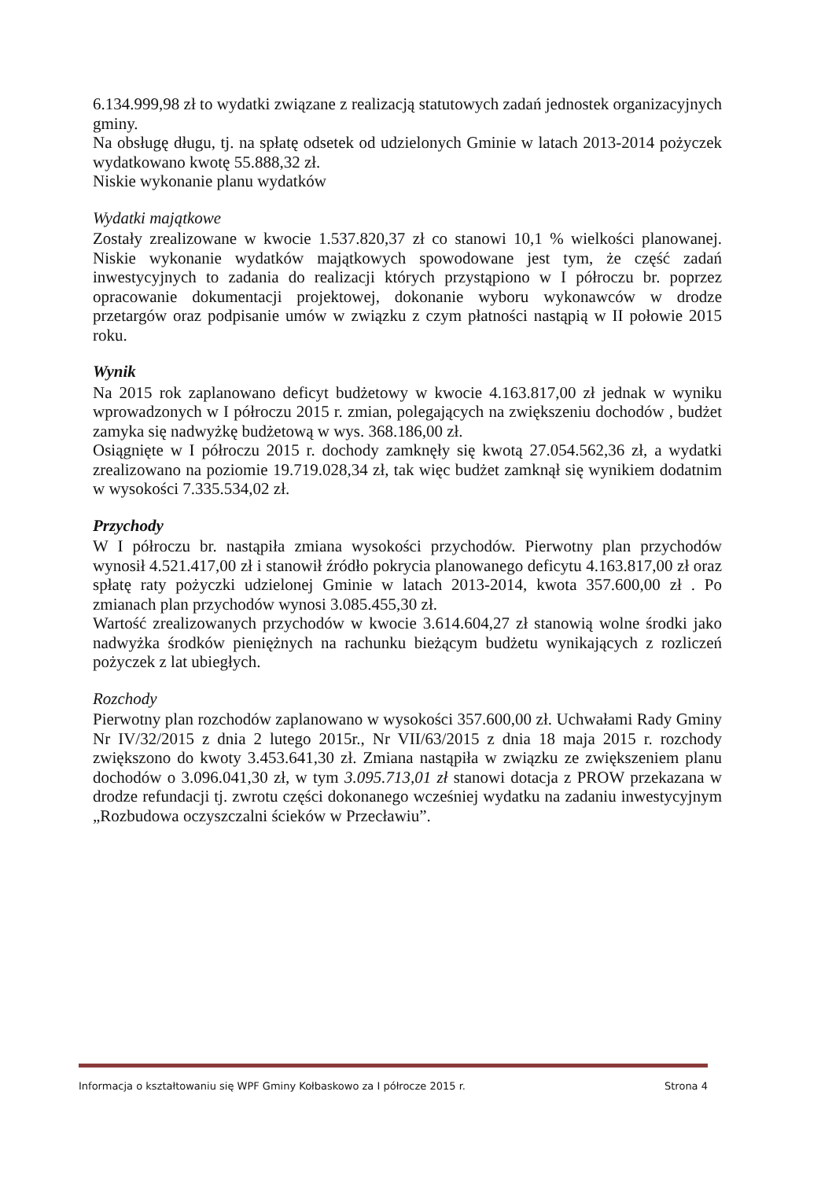6.134.999,98 zł to wydatki związane z realizacją statutowych zadań jednostek organizacyjnych gminy.
Na obsługę długu, tj. na spłatę odsetek od udzielonych Gminie w latach 2013-2014 pożyczek wydatkowano kwotę 55.888,32 zł.
Niskie wykonanie planu wydatków
Wydatki majątkowe
Zostały zrealizowane w kwocie 1.537.820,37 zł co stanowi 10,1 % wielkości planowanej. Niskie wykonanie wydatków majątkowych spowodowane jest tym, że część zadań inwestycyjnych to zadania do realizacji których przystąpiono w I półroczu br. poprzez opracowanie dokumentacji projektowej, dokonanie wyboru wykonawców w drodze przetargów oraz podpisanie umów w związku z czym płatności nastąpią w II połowie 2015 roku.
Wynik
Na 2015 rok zaplanowano deficyt budżetowy w kwocie 4.163.817,00 zł jednak w wyniku wprowadzonych w I półroczu 2015 r. zmian, polegających na zwiększeniu dochodów , budżet zamyka się nadwyżkę budżetową w wys. 368.186,00 zł.
Osiągnięte w I półroczu 2015 r. dochody zamknęły się kwotą 27.054.562,36 zł, a wydatki zrealizowano na poziomie 19.719.028,34 zł, tak więc budżet zamknął się wynikiem dodatnim w wysokości 7.335.534,02 zł.
Przychody
W I półroczu br. nastąpiła zmiana wysokości przychodów. Pierwotny plan przychodów wynosił 4.521.417,00 zł i stanowił źródło pokrycia planowanego deficytu 4.163.817,00 zł oraz spłatę raty pożyczki udzielonej Gminie w latach 2013-2014, kwota 357.600,00 zł . Po zmianach plan przychodów wynosi 3.085.455,30 zł.
Wartość zrealizowanych przychodów w kwocie 3.614.604,27 zł stanowią wolne środki jako nadwyżka środków pieniężnych na rachunku bieżącym budżetu wynikających z rozliczeń pożyczek z lat ubiegłych.
Rozchody
Pierwotny plan rozchodów zaplanowano w wysokości 357.600,00 zł. Uchwałami Rady Gminy Nr IV/32/2015 z dnia 2 lutego 2015r., Nr VII/63/2015 z dnia 18 maja 2015 r. rozchody zwiększono do kwoty 3.453.641,30 zł. Zmiana nastąpiła w związku ze zwiększeniem planu dochodów o 3.096.041,30 zł, w tym 3.095.713,01 zł stanowi dotacja z PROW przekazana w drodze refundacji tj. zwrotu części dokonanego wcześniej wydatku na zadaniu inwestycyjnym „Rozbudowa oczyszczalni ścieków w Przecławiu”.
Informacja o kształtowaniu się WPF Gminy Kołbaskowo za I półrocze 2015 r. Strona 4